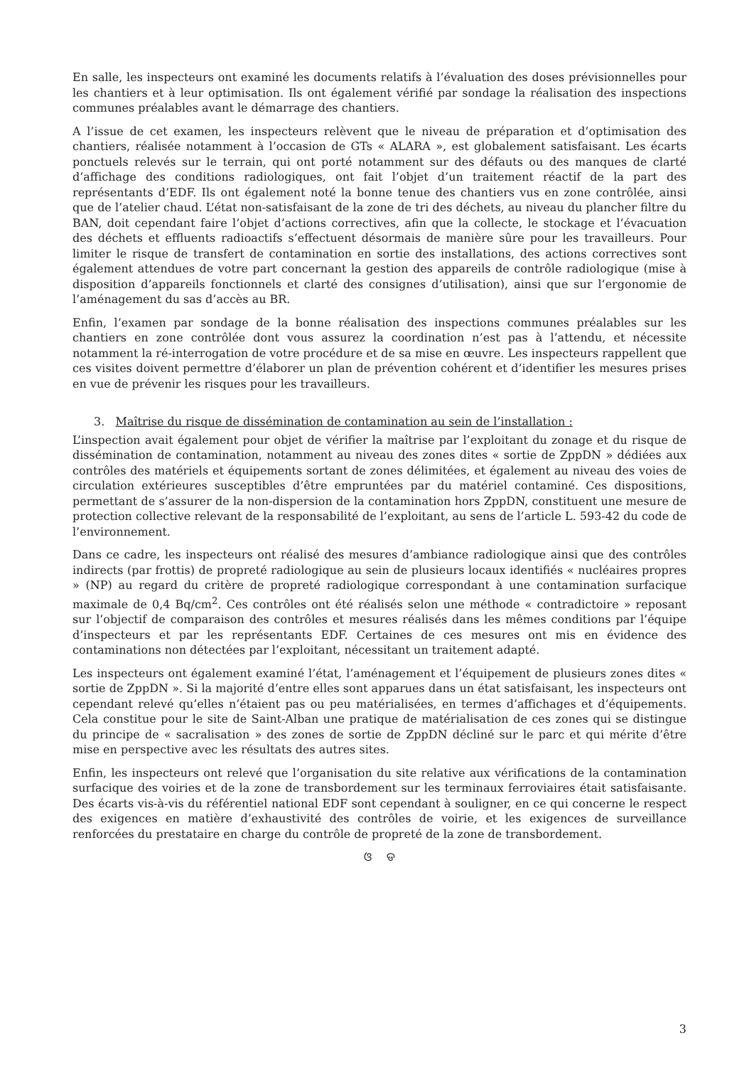En salle, les inspecteurs ont examiné les documents relatifs à l’évaluation des doses prévisionnelles pour les chantiers et à leur optimisation. Ils ont également vérifié par sondage la réalisation des inspections communes préalables avant le démarrage des chantiers.
A l’issue de cet examen, les inspecteurs relèvent que le niveau de préparation et d’optimisation des chantiers, réalisée notamment à l’occasion de GTs « ALARA », est globalement satisfaisant. Les écarts ponctuels relevés sur le terrain, qui ont porté notamment sur des défauts ou des manques de clarté d’affichage des conditions radiologiques, ont fait l’objet d’un traitement réactif de la part des représentants d’EDF. Ils ont également noté la bonne tenue des chantiers vus en zone contrôlée, ainsi que de l’atelier chaud. L’état non-satisfaisant de la zone de tri des déchets, au niveau du plancher filtre du BAN, doit cependant faire l’objet d’actions correctives, afin que la collecte, le stockage et l’évacuation des déchets et effluents radioactifs s’effectuent désormais de manière sûre pour les travailleurs. Pour limiter le risque de transfert de contamination en sortie des installations, des actions correctives sont également attendues de votre part concernant la gestion des appareils de contrôle radiologique (mise à disposition d’appareils fonctionnels et clarté des consignes d’utilisation), ainsi que sur l’ergonomie de l’aménagement du sas d’accès au BR.
Enfin, l’examen par sondage de la bonne réalisation des inspections communes préalables sur les chantiers en zone contrôlée dont vous assurez la coordination n’est pas à l’attendu, et nécessite notamment la ré-interrogation de votre procédure et de sa mise en œuvre. Les inspecteurs rappellent que ces visites doivent permettre d’élaborer un plan de prévention cohérent et d’identifier les mesures prises en vue de prévenir les risques pour les travailleurs.
3. Maîtrise du risque de dissémination de contamination au sein de l’installation :
L’inspection avait également pour objet de vérifier la maîtrise par l’exploitant du zonage et du risque de dissémination de contamination, notamment au niveau des zones dites « sortie de ZppDN » dédiées aux contrôles des matériels et équipements sortant de zones délimitées, et également au niveau des voies de circulation extérieures susceptibles d’être empruntées par du matériel contaminé. Ces dispositions, permettant de s’assurer de la non-dispersion de la contamination hors ZppDN, constituent une mesure de protection collective relevant de la responsabilité de l’exploitant, au sens de l’article L. 593-42 du code de l’environnement.
Dans ce cadre, les inspecteurs ont réalisé des mesures d’ambiance radiologique ainsi que des contrôles indirects (par frottis) de propreté radiologique au sein de plusieurs locaux identifiés « nucléaires propres » (NP) au regard du critère de propreté radiologique correspondant à une contamination surfacique maximale de 0,4 Bq/cm<sup>2</sup>. Ces contrôles ont été réalisés selon une méthode « contradictoire » reposant sur l’objectif de comparaison des contrôles et mesures réalisés dans les mêmes conditions par l’équipe d’inspecteurs et par les représentants EDF. Certaines de ces mesures ont mis en évidence des contaminations non détectées par l’exploitant, nécessitant un traitement adapté.
Les inspecteurs ont également examiné l’état, l’aménagement et l’équipement de plusieurs zones dites « sortie de ZppDN ». Si la majorité d’entre elles sont apparues dans un état satisfaisant, les inspecteurs ont cependant relevé qu’elles n’étaient pas ou peu matérialisées, en termes d’affichages et d’équipements. Cela constitue pour le site de Saint-Alban une pratique de matérialisation de ces zones qui se distingue du principe de « sacralisation » des zones de sortie de ZppDN décliné sur le parc et qui mérite d’être mise en perspective avec les résultats des autres sites.
Enfin, les inspecteurs ont relevé que l’organisation du site relative aux vérifications de la contamination surfacique des voiries et de la zone de transbordement sur les terminaux ferroviaires était satisfaisante. Des écarts vis-à-vis du référentiel national EDF sont cependant à souligner, en ce qui concerne le respect des exigences en matière d’exhaustivité des contrôles de voirie, et les exigences de surveillance renforcées du prestataire en charge du contrôle de propreté de la zone de transbordement.
ଓ ଡ
3